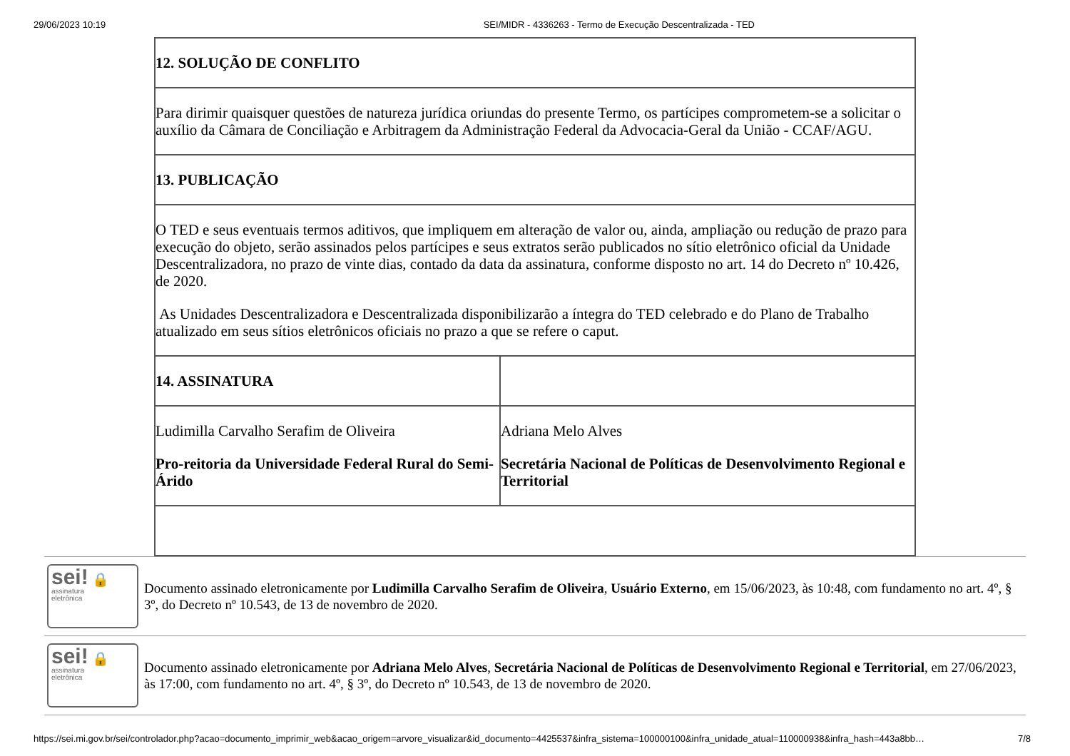29/06/2023 10:19 SEI/MIDR - 4336263 - Termo de Execução Descentralizada - TED
| 12. SOLUÇÃO DE CONFLITO | |
| Para dirimir quaisquer questões de natureza jurídica oriundas do presente Termo, os partícipes comprometem-se a solicitar o auxílio da Câmara de Conciliação e Arbitragem da Administração Federal da Advocacia-Geral da União - CCAF/AGU. | |
| 13. PUBLICAÇÃO | |
| O TED e seus eventuais termos aditivos, que impliquem em alteração de valor ou, ainda, ampliação ou redução de prazo para execução do objeto, serão assinados pelos partícipes e seus extratos serão publicados no sítio eletrônico oficial da Unidade Descentralizadora, no prazo de vinte dias, contado da data da assinatura, conforme disposto no art. 14 do Decreto nº 10.426, de 2020. As Unidades Descentralizadora e Descentralizada disponibilizarão a íntegra do TED celebrado e do Plano de Trabalho atualizado em seus sítios eletrônicos oficiais no prazo a que se refere o caput. | |
| 14. ASSINATURA | |
| Ludimilla Carvalho Serafim de Oliveira Pro-reitoria da Universidade Federal Rural do Semi-Árido | Adriana Melo Alves Secretária Nacional de Políticas de Desenvolvimento Regional e Territorial |
sei! 🔒
assinatura
eletrônica
Documento assinado eletronicamente por Ludimilla Carvalho Serafim de Oliveira, Usuário Externo, em 15/06/2023, às 10:48, com fundamento no art. 4º, § 3º, do Decreto nº 10.543, de 13 de novembro de 2020.
sei! 🔒
assinatura
eletrônica
Documento assinado eletronicamente por Adriana Melo Alves, Secretária Nacional de Políticas de Desenvolvimento Regional e Territorial, em 27/06/2023, às 17:00, com fundamento no art. 4º, § 3º, do Decreto nº 10.543, de 13 de novembro de 2020.
https://sei.mi.gov.br/sei/controlador.php?acao=documento_imprimir_web&acao_origem=arvore_visualizar&id_documento=4425537&infra_sistema=100000100&infra_unidade_atual=110000938&infra_hash=443a8bb… 7/8